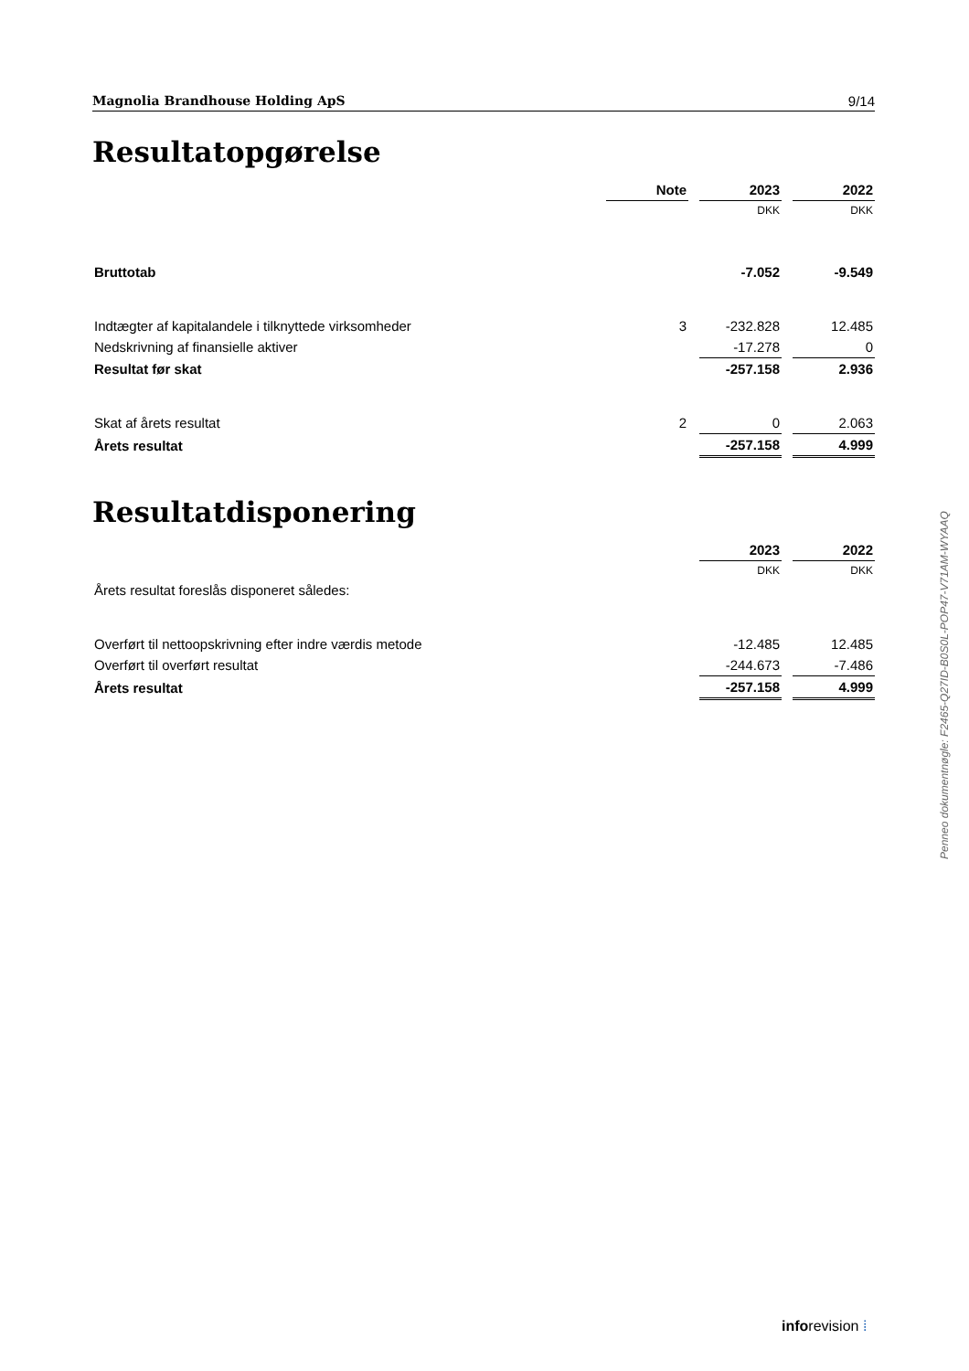Magnolia Brandhouse Holding ApS 9/14
Resultatopgørelse
| | Note | | 2023 | | 2022 |
| --- | --- | --- | --- | --- | --- |
| | | | DKK | | DKK |
| Bruttotab | | | -7.052 | | -9.549 |
| Indtægter af kapitalandele i tilknyttede virksomheder | 3 | | -232.828 | | 12.485 |
| Nedskrivning af finansielle aktiver | | | -17.278 | | 0 |
| Resultat før skat | | | -257.158 | | 2.936 |
| Skat af årets resultat | 2 | | 0 | | 2.063 |
| Årets resultat | | | -257.158 | | 4.999 |
Resultatdisponering
| | 2023 | | 2022 |
| --- | --- | --- | --- |
| | DKK | | DKK |
| Årets resultat foreslås disponeret således: | | | |
| Overført til nettoopskrivning efter indre værdis metode | -12.485 | | 12.485 |
| Overført til overført resultat | -244.673 | | -7.486 |
| Årets resultat | -257.158 | | 4.999 |
Penneo dokumentnøgle: F2465-Q27ID-B0S0L-POP47-V71AM-WYAAQ
inforevision ⁞